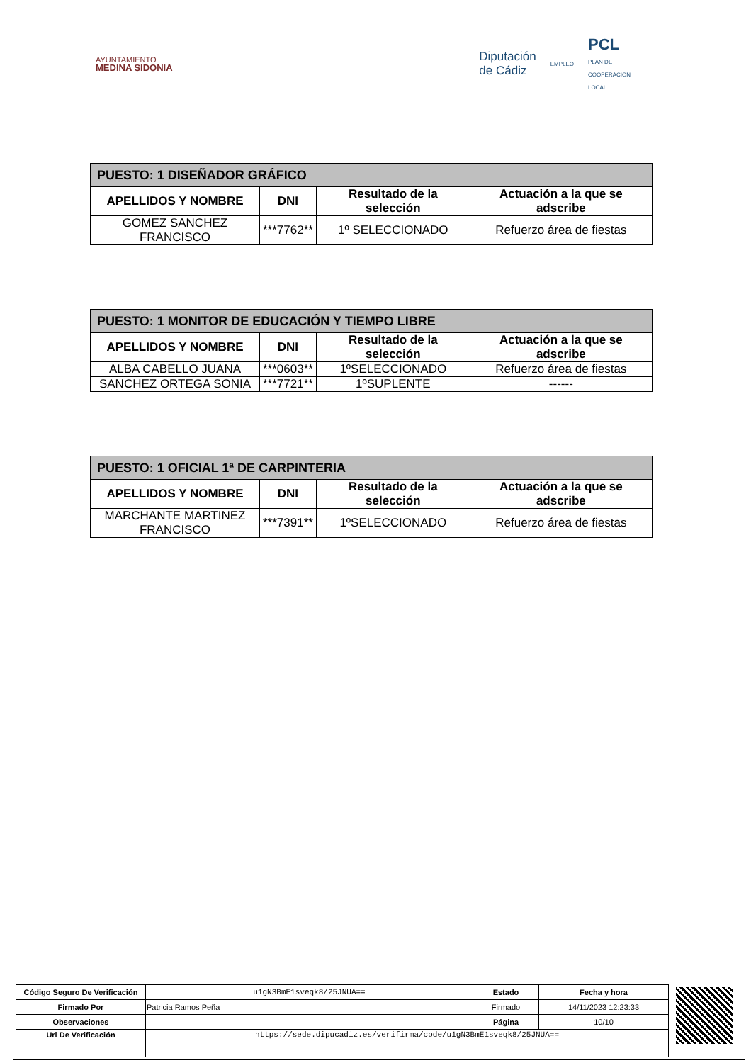AYUNTAMIENTO
MEDINA SIDONIA
Diputación
de Cádiz
EMPLEO
PCL
PLAN DE
COOPERACIÓN
LOCAL
| PUESTO: 1 DISEÑADOR GRÁFICO | | | |
| APELLIDOS Y NOMBRE | DNI | Resultado de la selección | Actuación a la que se adscribe |
| GOMEZ SANCHEZ FRANCISCO | ***7762** | 1º SELECCIONADO | Refuerzo área de fiestas |
| PUESTO: 1 MONITOR DE EDUCACIÓN Y TIEMPO LIBRE | | | |
| APELLIDOS Y NOMBRE | DNI | Resultado de la selección | Actuación a la que se adscribe |
| ALBA CABELLO JUANA | ***0603** | 1ºSELECCIONADO | Refuerzo área de fiestas |
| SANCHEZ ORTEGA SONIA | ***7721** | 1ºSUPLENTE | ------ |
| PUESTO: 1 OFICIAL 1ª DE CARPINTERIA | | | |
| APELLIDOS Y NOMBRE | DNI | Resultado de la selección | Actuación a la que se adscribe |
| MARCHANTE MARTINEZ FRANCISCO | ***7391** | 1ºSELECCIONADO | Refuerzo área de fiestas |
| Código Seguro De Verificación | u1gN3BmE1sveqk8/25JNUA== | Estado | Fecha y hora |
| Firmado Por | Patricia Ramos Peña | Firmado | 14/11/2023 12:23:33 |
| Observaciones | | Página | 10/10 |
| Url De Verificación | https://sede.dipucadiz.es/verifirma/code/u1gN3BmE1sveqk8/25JNUA== | | |